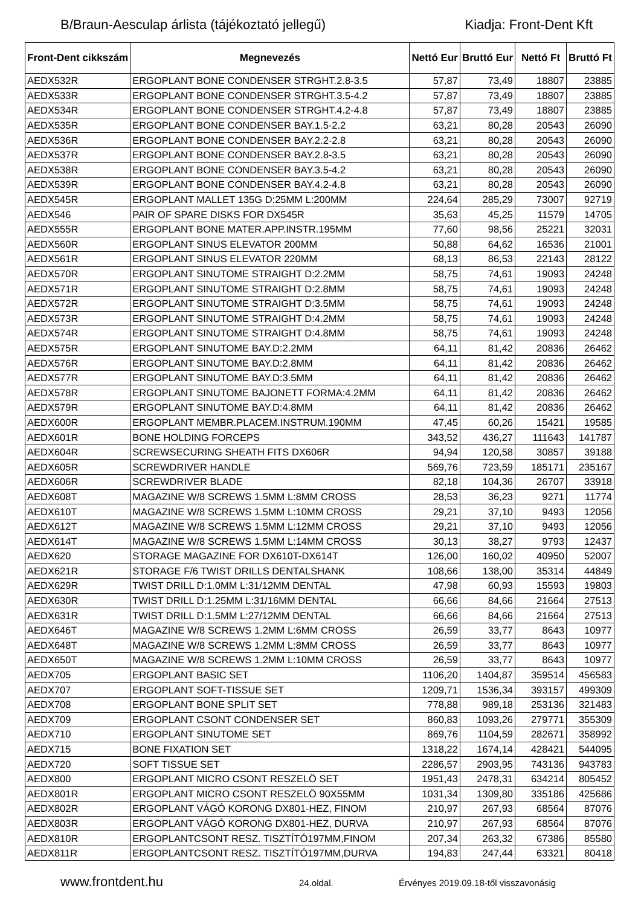B/Braun-Aesculap árlista (tájékoztató jellegű) Kiadja: Front-Dent Kft
| Front-Dent cikkszám | Megnevezés | Nettó Eur | Bruttó Eur | Nettó Ft | Bruttó Ft |
| --- | --- | --- | --- | --- | --- |
| AEDX532R | ERGOPLANT BONE CONDENSER STRGHT.2.8-3.5 | 57,87 | 73,49 | 18807 | 23885 |
| AEDX533R | ERGOPLANT BONE CONDENSER STRGHT.3.5-4.2 | 57,87 | 73,49 | 18807 | 23885 |
| AEDX534R | ERGOPLANT BONE CONDENSER STRGHT.4.2-4.8 | 57,87 | 73,49 | 18807 | 23885 |
| AEDX535R | ERGOPLANT BONE CONDENSER BAY.1.5-2.2 | 63,21 | 80,28 | 20543 | 26090 |
| AEDX536R | ERGOPLANT BONE CONDENSER BAY.2.2-2.8 | 63,21 | 80,28 | 20543 | 26090 |
| AEDX537R | ERGOPLANT BONE CONDENSER BAY.2.8-3.5 | 63,21 | 80,28 | 20543 | 26090 |
| AEDX538R | ERGOPLANT BONE CONDENSER BAY.3.5-4.2 | 63,21 | 80,28 | 20543 | 26090 |
| AEDX539R | ERGOPLANT BONE CONDENSER BAY.4.2-4.8 | 63,21 | 80,28 | 20543 | 26090 |
| AEDX545R | ERGOPLANT MALLET 135G D:25MM L:200MM | 224,64 | 285,29 | 73007 | 92719 |
| AEDX546 | PAIR OF SPARE DISKS FOR DX545R | 35,63 | 45,25 | 11579 | 14705 |
| AEDX555R | ERGOPLANT BONE MATER.APP.INSTR.195MM | 77,60 | 98,56 | 25221 | 32031 |
| AEDX560R | ERGOPLANT SINUS ELEVATOR 200MM | 50,88 | 64,62 | 16536 | 21001 |
| AEDX561R | ERGOPLANT SINUS ELEVATOR 220MM | 68,13 | 86,53 | 22143 | 28122 |
| AEDX570R | ERGOPLANT SINUTOME STRAIGHT D:2.2MM | 58,75 | 74,61 | 19093 | 24248 |
| AEDX571R | ERGOPLANT SINUTOME STRAIGHT D:2.8MM | 58,75 | 74,61 | 19093 | 24248 |
| AEDX572R | ERGOPLANT SINUTOME STRAIGHT D:3.5MM | 58,75 | 74,61 | 19093 | 24248 |
| AEDX573R | ERGOPLANT SINUTOME STRAIGHT D:4.2MM | 58,75 | 74,61 | 19093 | 24248 |
| AEDX574R | ERGOPLANT SINUTOME STRAIGHT D:4.8MM | 58,75 | 74,61 | 19093 | 24248 |
| AEDX575R | ERGOPLANT SINUTOME BAY.D:2.2MM | 64,11 | 81,42 | 20836 | 26462 |
| AEDX576R | ERGOPLANT SINUTOME BAY.D:2.8MM | 64,11 | 81,42 | 20836 | 26462 |
| AEDX577R | ERGOPLANT SINUTOME BAY.D:3.5MM | 64,11 | 81,42 | 20836 | 26462 |
| AEDX578R | ERGOPLANT SINUTOME BAJONETT FORMA:4.2MM | 64,11 | 81,42 | 20836 | 26462 |
| AEDX579R | ERGOPLANT SINUTOME BAY.D:4.8MM | 64,11 | 81,42 | 20836 | 26462 |
| AEDX600R | ERGOPLANT MEMBR.PLACEM.INSTRUM.190MM | 47,45 | 60,26 | 15421 | 19585 |
| AEDX601R | BONE HOLDING FORCEPS | 343,52 | 436,27 | 111643 | 141787 |
| AEDX604R | SCREWSECURING SHEATH FITS DX606R | 94,94 | 120,58 | 30857 | 39188 |
| AEDX605R | SCREWDRIVER HANDLE | 569,76 | 723,59 | 185171 | 235167 |
| AEDX606R | SCREWDRIVER BLADE | 82,18 | 104,36 | 26707 | 33918 |
| AEDX608T | MAGAZINE W/8 SCREWS 1.5MM L:8MM CROSS | 28,53 | 36,23 | 9271 | 11774 |
| AEDX610T | MAGAZINE W/8 SCREWS 1.5MM L:10MM CROSS | 29,21 | 37,10 | 9493 | 12056 |
| AEDX612T | MAGAZINE W/8 SCREWS 1.5MM L:12MM CROSS | 29,21 | 37,10 | 9493 | 12056 |
| AEDX614T | MAGAZINE W/8 SCREWS 1.5MM L:14MM CROSS | 30,13 | 38,27 | 9793 | 12437 |
| AEDX620 | STORAGE MAGAZINE FOR DX610T-DX614T | 126,00 | 160,02 | 40950 | 52007 |
| AEDX621R | STORAGE F/6 TWIST DRILLS DENTALSHANK | 108,66 | 138,00 | 35314 | 44849 |
| AEDX629R | TWIST DRILL D:1.0MM L:31/12MM DENTAL | 47,98 | 60,93 | 15593 | 19803 |
| AEDX630R | TWIST DRILL D:1.25MM L:31/16MM DENTAL | 66,66 | 84,66 | 21664 | 27513 |
| AEDX631R | TWIST DRILL D:1.5MM L:27/12MM DENTAL | 66,66 | 84,66 | 21664 | 27513 |
| AEDX646T | MAGAZINE W/8 SCREWS 1.2MM L:6MM CROSS | 26,59 | 33,77 | 8643 | 10977 |
| AEDX648T | MAGAZINE W/8 SCREWS 1.2MM L:8MM CROSS | 26,59 | 33,77 | 8643 | 10977 |
| AEDX650T | MAGAZINE W/8 SCREWS 1.2MM L:10MM CROSS | 26,59 | 33,77 | 8643 | 10977 |
| AEDX705 | ERGOPLANT BASIC SET | 1106,20 | 1404,87 | 359514 | 456583 |
| AEDX707 | ERGOPLANT SOFT-TISSUE SET | 1209,71 | 1536,34 | 393157 | 499309 |
| AEDX708 | ERGOPLANT BONE SPLIT SET | 778,88 | 989,18 | 253136 | 321483 |
| AEDX709 | ERGOPLANT CSONT CONDENSER SET | 860,83 | 1093,26 | 279771 | 355309 |
| AEDX710 | ERGOPLANT SINUTOME SET | 869,76 | 1104,59 | 282671 | 358992 |
| AEDX715 | BONE FIXATION SET | 1318,22 | 1674,14 | 428421 | 544095 |
| AEDX720 | SOFT TISSUE SET | 2286,57 | 2903,95 | 743136 | 943783 |
| AEDX800 | ERGOPLANT MICRO CSONT RESZELÖ SET | 1951,43 | 2478,31 | 634214 | 805452 |
| AEDX801R | ERGOPLANT MICRO CSONT RESZELÖ 90X55MM | 1031,34 | 1309,80 | 335186 | 425686 |
| AEDX802R | ERGOPLANT VÁGÓ KORONG DX801-HEZ, FINOM | 210,97 | 267,93 | 68564 | 87076 |
| AEDX803R | ERGOPLANT VÁGÓ KORONG DX801-HEZ, DURVA | 210,97 | 267,93 | 68564 | 87076 |
| AEDX810R | ERGOPLANTCSONT RESZ. TISZTÍTÓ197MM,FINOM | 207,34 | 263,32 | 67386 | 85580 |
| AEDX811R | ERGOPLANTCSONT RESZ. TISZTÍTÓ197MM,DURVA | 194,83 | 247,44 | 63321 | 80418 |
www.frontdent.hu 24.oldal. Érvényes 2019.09.18-től visszavonásig